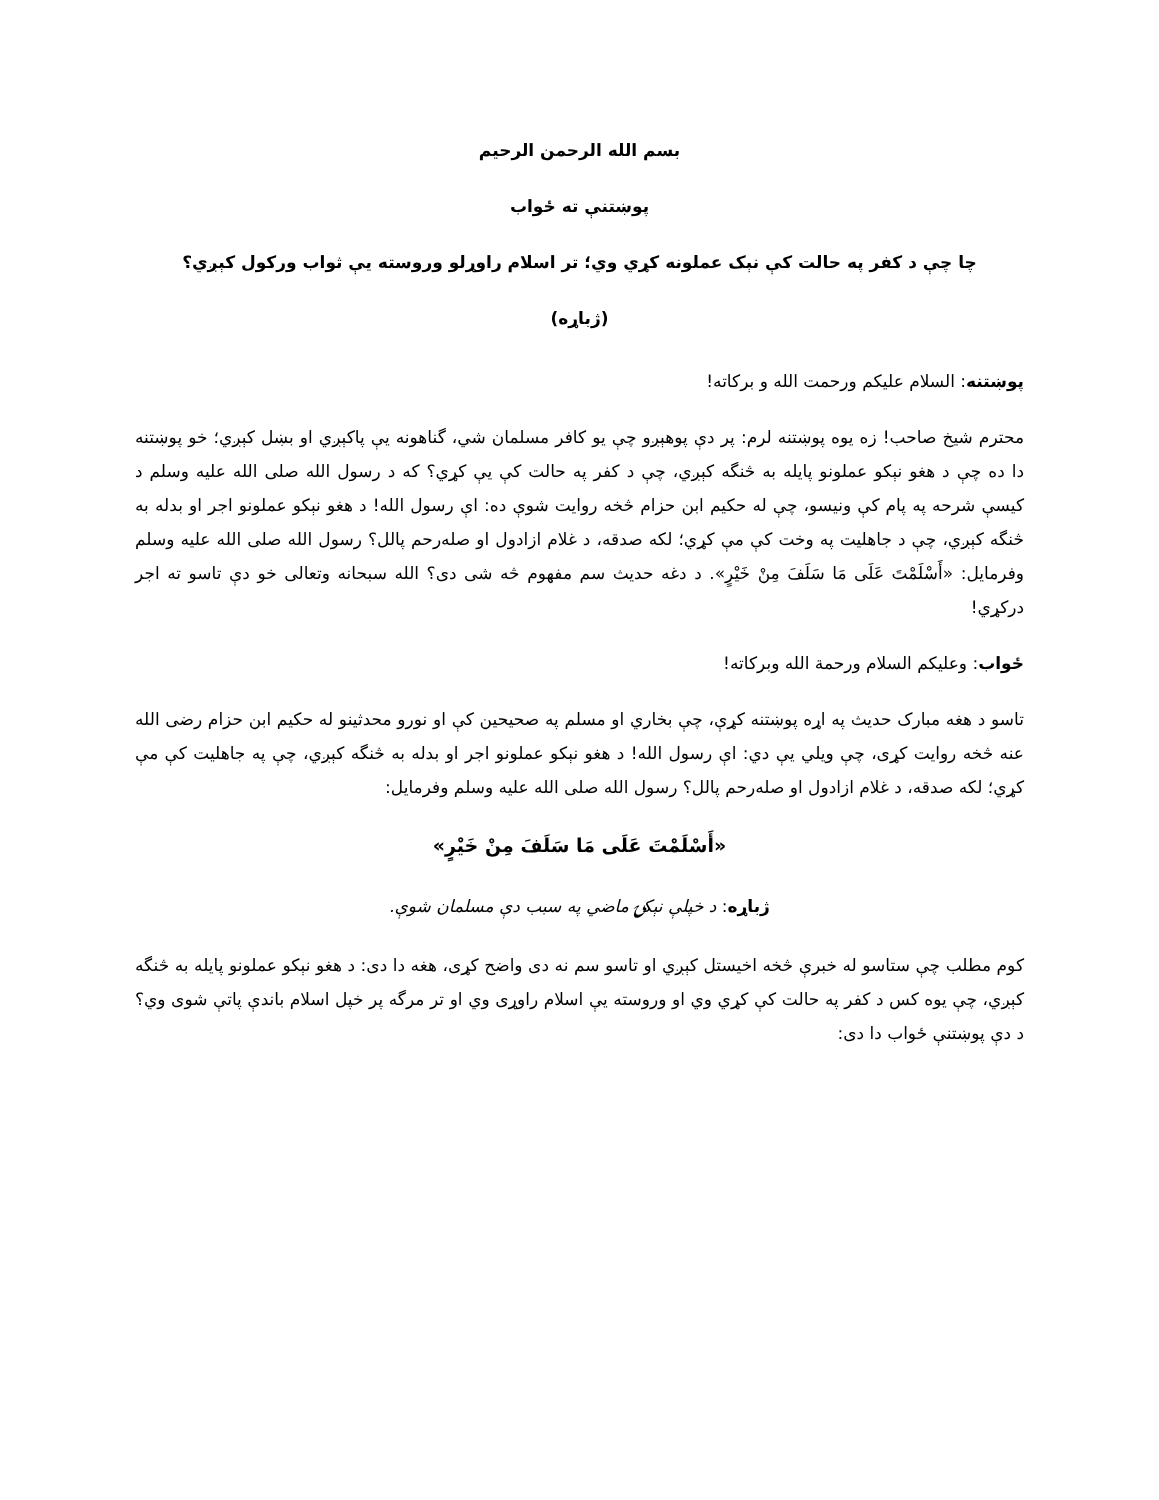بسم الله الرحمن الرحیم
پوښتنې ته ځواب
چا چې د کفر په حالت کې نېک عملونه کړي وي؛ تر اسلام راوړلو وروسته یې ثواب ورکول کېږي؟
(ژباړه)
پوښتنه: السلام علیکم ورحمت الله و برکاته!
محترم شيخ صاحب! زه یوه پوښتنه لرم: پر دې پوهېږو چې یو کافر مسلمان شي، گناهونه يې پاکېږي او بښل کېږي؛ خو پوښتنه دا ده چې د هغو نېکو عملونو پایله به څنگه کېږي، چې د کفر په حالت کې یې کړي؟ که د رسول الله صلی الله علیه وسلم د کیسې شرحه په پام کې ونیسو، چې له حکیم ابن حزام څخه روایت شوې ده: اې رسول الله! د هغو نېکو عملونو اجر او بدله به څنگه کېږي، چې د جاهلیت په وخت کې مې کړي؛ لکه صدقه، د غلام ازادول او صله‌رحم پالل؟ رسول الله صلی الله علیه وسلم وفرمایل: «أَسْلَمْتَ عَلَى مَا سَلَفَ مِنْ خَيْرٍ». د دغه حدیث سم مفهوم څه شی دی؟ الله سبحانه وتعالی خو دې تاسو ته اجر درکړي!
ځواب: وعلیکم السلام ورحمة الله وبرکاته!
تاسو د هغه مبارک حدیث په اړه پوښتنه کړې، چې بخاري او مسلم په صحیحین کې او نورو محدثینو له حکیم ابن حزام رضی الله عنه څخه روایت کړی، چې ویلي یې دي: اې رسول الله! د هغو نېکو عملونو اجر او بدله به څنگه کېږي، چې په جاهلیت کې مې کړي؛ لکه صدقه، د غلام ازادول او صله‌رحم پالل؟ رسول الله صلی الله علیه وسلم وفرمایل:
«أَسْلَمْتَ عَلَى مَا سَلَفَ مِنْ خَيْرٍ»
ژباړه: د خپلې نېکۍ ماضي په سبب دې مسلمان شوې.
کوم مطلب چې ستاسو له خبرې څخه اخیستل کېږي او تاسو سم نه دی واضح کړی، هغه دا دی: د هغو نېکو عملونو پایله به څنگه کېږي، چې یوه کس د کفر په حالت کې کړي وي او وروسته یې اسلام راوړی وي او تر مرگه پر خپل اسلام باندې پاتې شوی وي؟ د دې پوښتنې ځواب دا دی: